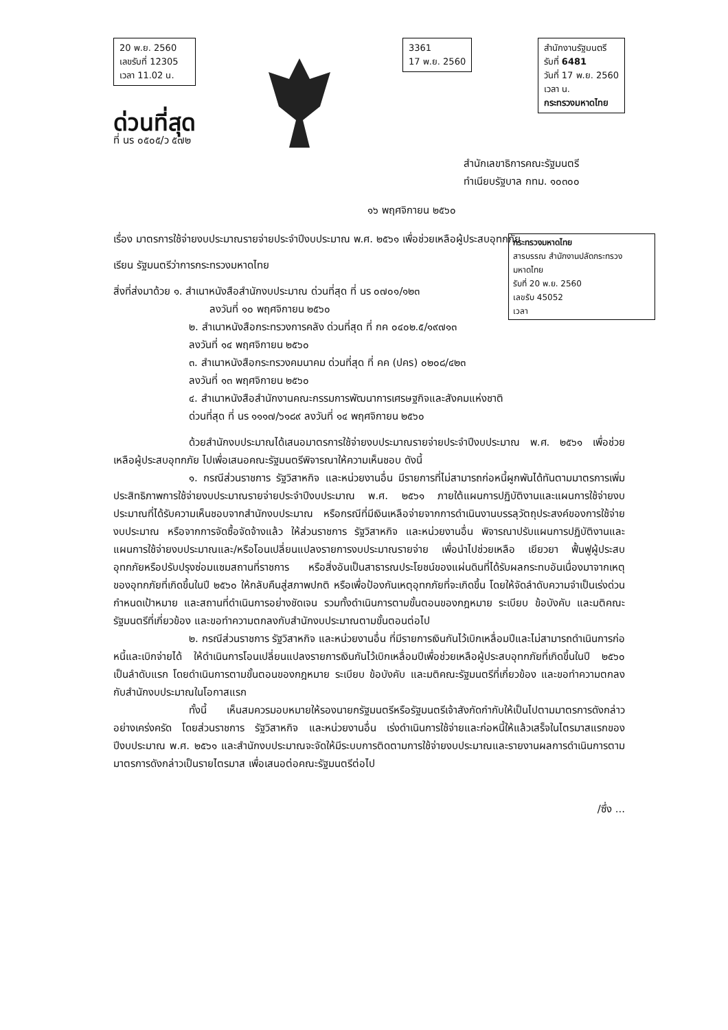20 พ.ย. 2560
เลขรับที่ 12305
เวลา 11.02 น.
ด่วนที่สุด
ที่ นร ๐๕๐๕/ว ๕๗๒
3361
17 พ.ย. 2560
สำนักงานรัฐมนตรี
รับที่ 6481
วันที่ 17 พ.ย. 2560
เวลา น.
กระทรวงมหาดไทย
สำนักเลขาธิการคณะรัฐมนตรี
ทำเนียบรัฐบาล กทม. ๑๐๓๐๐
๑๖ พฤศจิกายน ๒๕๖๐
เรื่อง มาตรการใช้จ่ายงบประมาณรายจ่ายประจำปีงบประมาณ พ.ศ. ๒๕๖๑ เพื่อช่วยเหลือผู้ประสบอุทกภัย
เรียน รัฐมนตรีว่าการกระทรวงมหาดไทย
กระทรวงมหาดไทย
สารบรรณ สำนักงานปลัดกระทรวงมหาดไทย
รับที่ 20 พ.ย. 2560
เลขรับ 45052
เวลา
สิ่งที่ส่งมาด้วย ๑. สำเนาหนังสือสำนักงบประมาณ ด่วนที่สุด ที่ นร ๐๗๐๑/๑๒๓
ลงวันที่ ๑๐ พฤศจิกายน ๒๕๖๐
๒. สำเนาหนังสือกระทรวงการคลัง ด่วนที่สุด ที่ กค ๐๔๐๒.๕/๑๙๗๑๓
ลงวันที่ ๑๔ พฤศจิกายน ๒๕๖๐
๓. สำเนาหนังสือกระทรวงคมนาคม ด่วนที่สุด ที่ คค (ปคร) ๐๒๐๘/๔๒๓
ลงวันที่ ๑๓ พฤศจิกายน ๒๕๖๐
๔. สำเนาหนังสือสำนักงานคณะกรรมการพัฒนาการเศรษฐกิจและสังคมแห่งชาติ
ด่วนที่สุด ที่ นร ๑๑๑๗/๖๑๘๙ ลงวันที่ ๑๔ พฤศจิกายน ๒๕๖๐
ด้วยสำนักงบประมาณได้เสนอมาตรการใช้จ่ายงบประมาณรายจ่ายประจำปีงบประมาณ พ.ศ. ๒๕๖๑ เพื่อช่วยเหลือผู้ประสบอุทกภัย ไปเพื่อเสนอคณะรัฐมนตรีพิจารณาให้ความเห็นชอบ ดังนี้
๑. กรณีส่วนราชการ รัฐวิสาหกิจ และหน่วยงานอื่น มีรายการที่ไม่สามารถก่อหนี้ผูกพันได้ทันตามมาตรการเพิ่มประสิทธิภาพการใช้จ่ายงบประมาณรายจ่ายประจำปีงบประมาณ พ.ศ. ๒๕๖๑ ภายใต้แผนการปฏิบัติงานและแผนการใช้จ่ายงบประมาณที่ได้รับความเห็นชอบจากสำนักงบประมาณ หรือกรณีที่มีเงินเหลือจ่ายจากการดำเนินงานบรรลุวัตถุประสงค์ของการใช้จ่ายงบประมาณ หรือจากการจัดซื้อจัดจ้างแล้ว ให้ส่วนราชการ รัฐวิสาหกิจ และหน่วยงานอื่น พิจารณาปรับแผนการปฏิบัติงานและแผนการใช้จ่ายงบประมาณและ/หรือโอนเปลี่ยนแปลงรายการงบประมาณรายจ่าย เพื่อนำไปช่วยเหลือ เยียวยา ฟื้นฟูผู้ประสบอุทกภัยหรือปรับปรุงซ่อมแซมสถานที่ราชการ หรือสิ่งอันเป็นสาธารณประโยชน์ของแผ่นดินที่ได้รับผลกระทบอันเนื่องมาจากเหตุของอุทกภัยที่เกิดขึ้นในปี ๒๕๖๐ ให้กลับคืนสู่สภาพปกติ หรือเพื่อป้องกันเหตุอุทกภัยที่จะเกิดขึ้น โดยให้จัดลำดับความจำเป็นเร่งด่วน กำหนดเป้าหมาย และสถานที่ดำเนินการอย่างชัดเจน รวมทั้งดำเนินการตามขั้นตอนของกฎหมาย ระเบียบ ข้อบังคับ และมติคณะรัฐมนตรีที่เกี่ยวข้อง และขอทำความตกลงกับสำนักงบประมาณตามขั้นตอนต่อไป
๒. กรณีส่วนราชการ รัฐวิสาหกิจ และหน่วยงานอื่น ที่มีรายการเงินกันไว้เบิกเหลื่อมปีและไม่สามารถดำเนินการก่อหนี้และเบิกจ่ายได้ ให้ดำเนินการโอนเปลี่ยนแปลงรายการเงินกันไว้เบิกเหลื่อมปีเพื่อช่วยเหลือผู้ประสบอุทกภัยที่เกิดขึ้นในปี ๒๕๖๐ เป็นลำดับแรก โดยดำเนินการตามขั้นตอนของกฎหมาย ระเบียบ ข้อบังคับ และมติคณะรัฐมนตรีที่เกี่ยวข้อง และขอทำความตกลงกับสำนักงบประมาณในโอกาสแรก
ทั้งนี้ เห็นสมควรมอบหมายให้รองนายกรัฐมนตรีหรือรัฐมนตรีเจ้าสังกัดกำกับให้เป็นไปตามมาตรการดังกล่าวอย่างเคร่งครัด โดยส่วนราชการ รัฐวิสาหกิจ และหน่วยงานอื่น เร่งดำเนินการใช้จ่ายและก่อหนี้ให้แล้วเสร็จในไตรมาสแรกของปีงบประมาณ พ.ศ. ๒๕๖๑ และสำนักงบประมาณจะจัดให้มีระบบการติดตามการใช้จ่ายงบประมาณและรายงานผลการดำเนินการตามมาตรการดังกล่าวเป็นรายไตรมาส เพื่อเสนอต่อคณะรัฐมนตรีต่อไป
/ซึ่ง ...